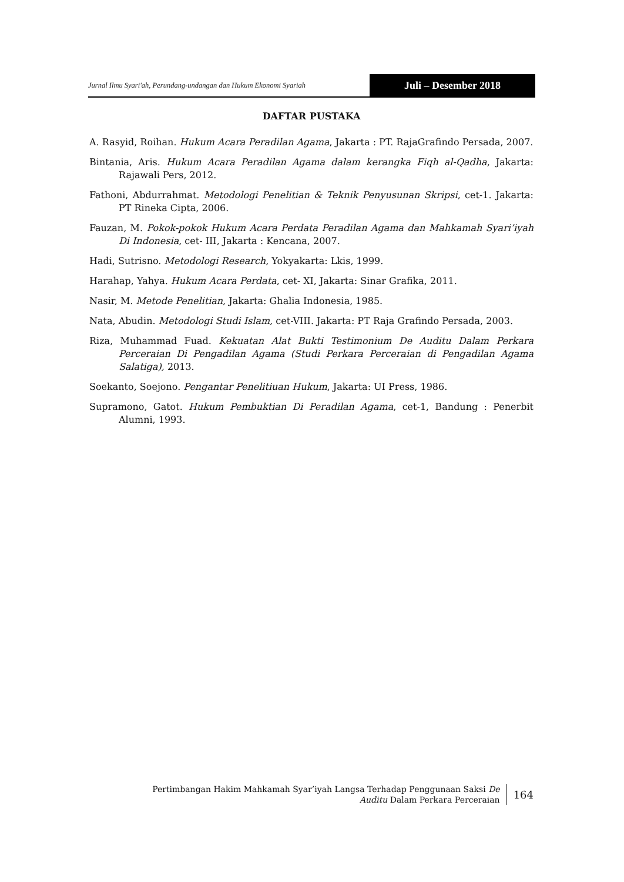Jurnal Ilmu Syari'ah, Perundang-undangan dan Hukum Ekonomi Syariah
Juli – Desember 2018
DAFTAR PUSTAKA
A. Rasyid, Roihan. Hukum Acara Peradilan Agama, Jakarta : PT. RajaGrafindo Persada, 2007.
Bintania, Aris. Hukum Acara Peradilan Agama dalam kerangka Fiqh al-Qadha, Jakarta: Rajawali Pers, 2012.
Fathoni, Abdurrahmat. Metodologi Penelitian & Teknik Penyusunan Skripsi, cet-1. Jakarta: PT Rineka Cipta, 2006.
Fauzan, M. Pokok-pokok Hukum Acara Perdata Peradilan Agama dan Mahkamah Syari’iyah Di Indonesia, cet- III, Jakarta : Kencana, 2007.
Hadi, Sutrisno. Metodologi Research, Yokyakarta: Lkis, 1999.
Harahap, Yahya. Hukum Acara Perdata, cet- XI, Jakarta: Sinar Grafika, 2011.
Nasir, M. Metode Penelitian, Jakarta: Ghalia Indonesia, 1985.
Nata, Abudin. Metodologi Studi Islam, cet-VIII. Jakarta: PT Raja Grafindo Persada, 2003.
Riza, Muhammad Fuad. Kekuatan Alat Bukti Testimonium De Auditu Dalam Perkara Perceraian Di Pengadilan Agama (Studi Perkara Perceraian di Pengadilan Agama Salatiga), 2013.
Soekanto, Soejono. Pengantar Penelitiuan Hukum, Jakarta: UI Press, 1986.
Supramono, Gatot. Hukum Pembuktian Di Peradilan Agama, cet-1, Bandung : Penerbit Alumni, 1993.
Pertimbangan Hakim Mahkamah Syar’iyah Langsa Terhadap Penggunaan Saksi De
Auditu Dalam Perkara Perceraian
164